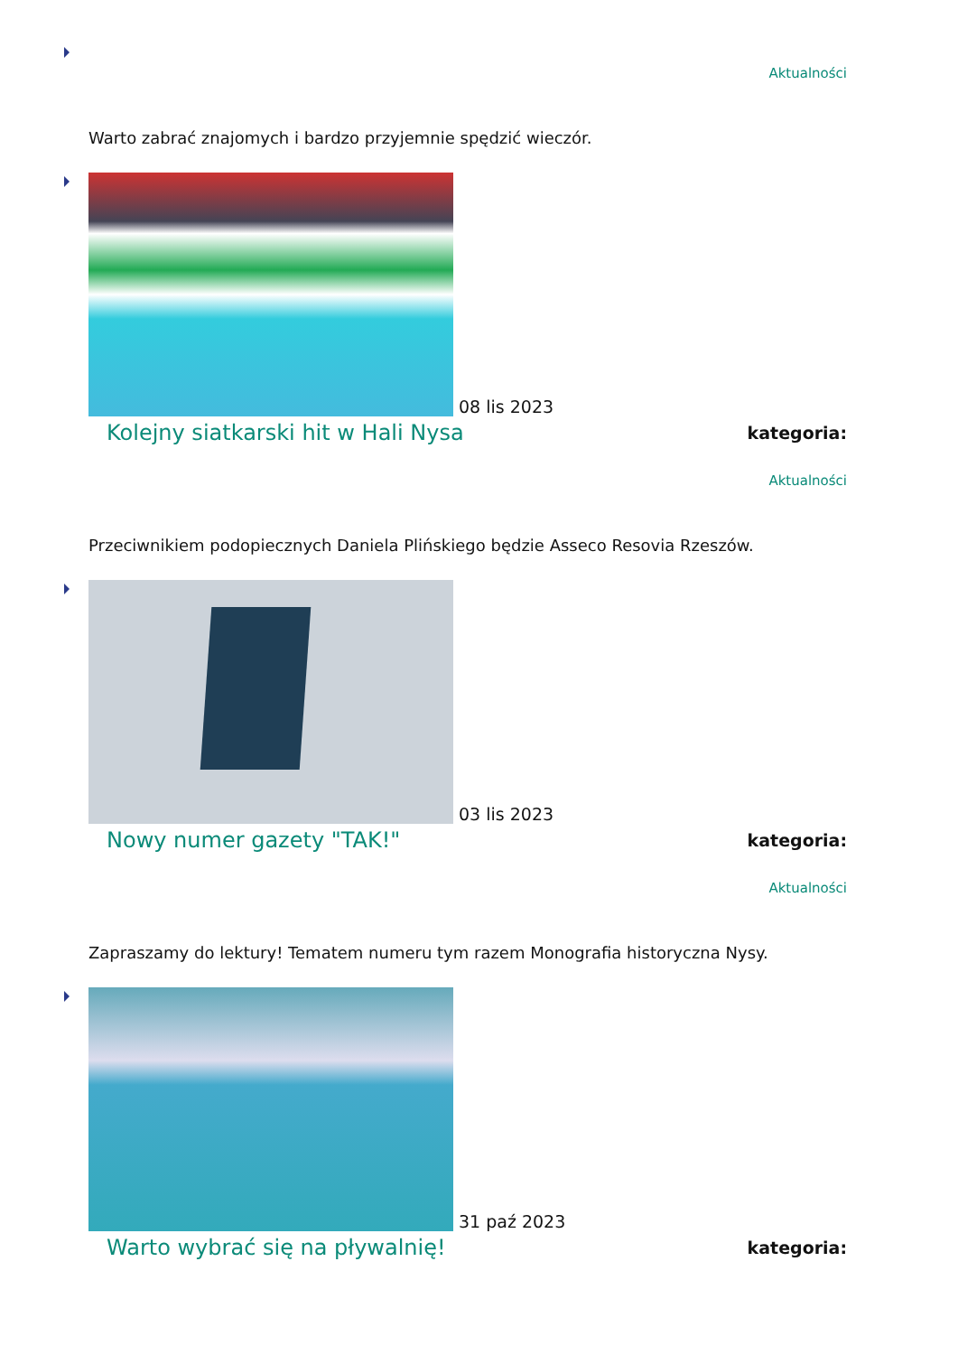Aktualności
Warto zabrać znajomych i bardzo przyjemnie spędzić wieczór.
08 lis 2023
Kolejny siatkarski hit w Hali Nysa kategoria:
Aktualności
Przeciwnikiem podopiecznych Daniela Plińskiego będzie Asseco Resovia Rzeszów.
03 lis 2023
Nowy numer gazety "TAK!" kategoria:
Aktualności
Zapraszamy do lektury! Tematem numeru tym razem Monografia historyczna Nysy.
31 paź 2023
Warto wybrać się na pływalnię! kategoria: